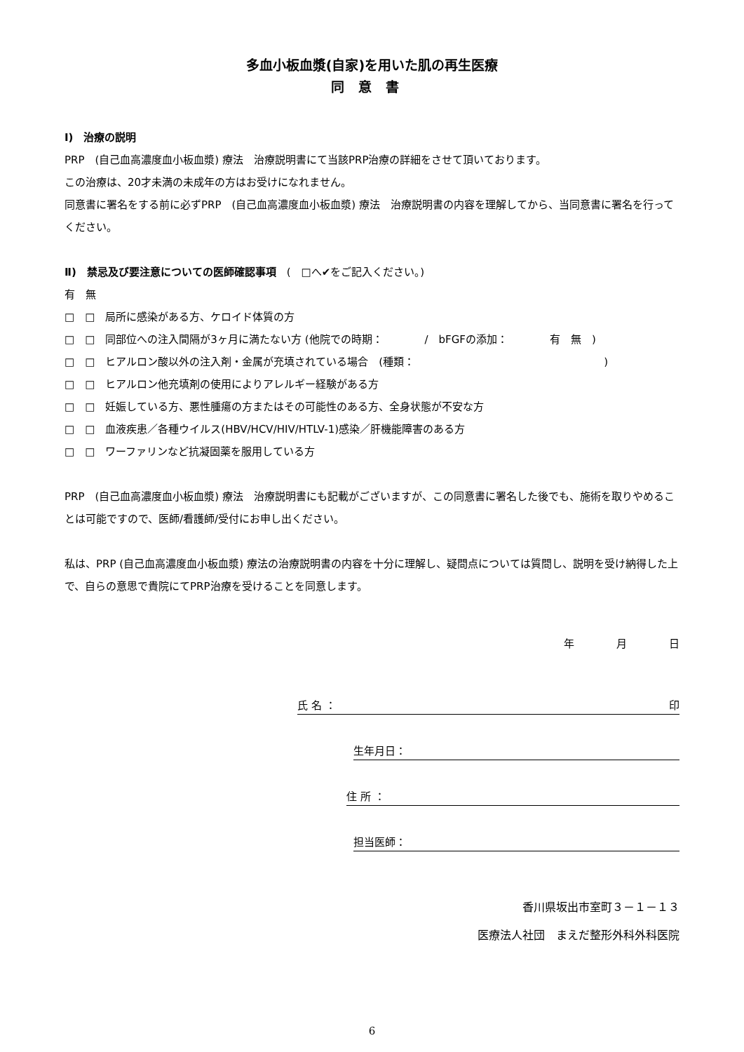多血小板血漿(自家)を用いた肌の再生医療
同意書
Ⅰ)　治療の説明
PRP　(自己血高濃度血小板血漿) 療法　治療説明書にて当該PRP治療の詳細をさせて頂いております。
この治療は、20才未満の未成年の方はお受けになれません。
同意書に署名をする前に必ずPRP　(自己血高濃度血小板血漿) 療法　治療説明書の内容を理解してから、当同意書に署名を行ってください。
Ⅱ)　禁忌及び要注意についての医師確認事項　(　□へ✔をご記入ください。)
有　無
□　□　局所に感染がある方、ケロイド体質の方
□　□　同部位への注入間隔が3ヶ月に満たない方 (他院での時期：　　　　/　bFGFの添加：　　　　有　無　)
□　□　ヒアルロン酸以外の注入剤・金属が充填されている場合　(種類：　　　　　　　　　　　　　　　　　　)
□　□　ヒアルロン他充填剤の使用によりアレルギー経験がある方
□　□　妊娠している方、悪性腫瘍の方またはその可能性のある方、全身状態が不安な方
□　□　血液疾患／各種ウイルス(HBV/HCV/HIV/HTLV-1)感染／肝機能障害のある方
□　□　ワーファリンなど抗凝固薬を服用している方
PRP　(自己血高濃度血小板血漿) 療法　治療説明書にも記載がございますが、この同意書に署名した後でも、施術を取りやめることは可能ですので、医師/看護師/受付にお申し出ください。
私は、PRP (自己血高濃度血小板血漿) 療法の治療説明書の内容を十分に理解し、疑問点については質問し、説明を受け納得した上で、自らの意思で貴院にてPRP治療を受けることを同意します。
年　　　　月　　　　日
氏 名 ： 印
生年月日：
住 所 ：
担当医師：
香川県坂出市室町３－１－１３
医療法人社団　まえだ整形外科外科医院
6